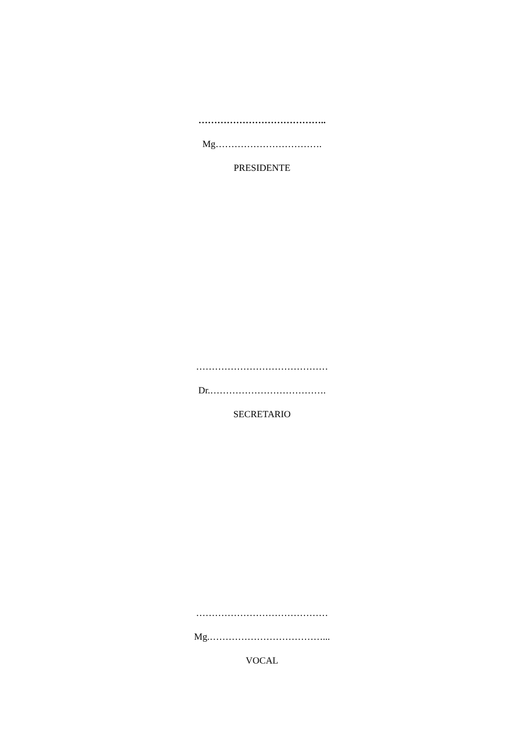…………………………………..
Mg…………………………….
PRESIDENTE
……………………………………
Dr.……………………………….
SECRETARIO
……………………………………
Mg.………………………………...
VOCAL